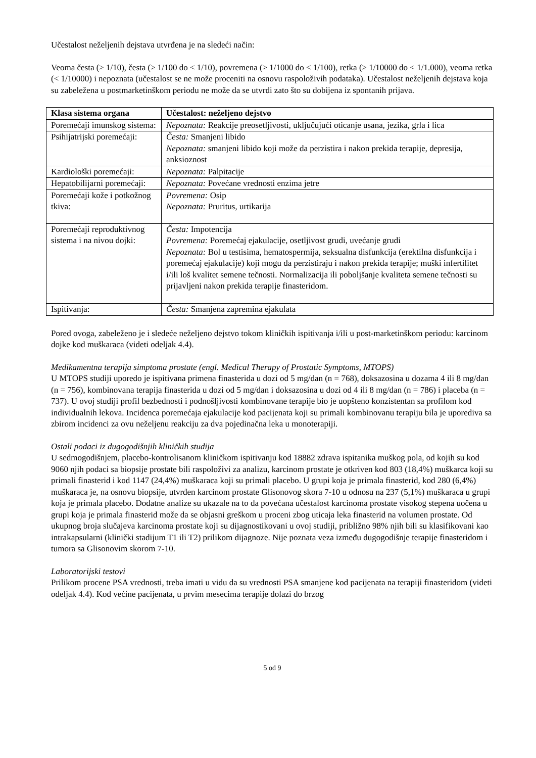Učestalost neželjenih dejstava utvrđena je na sledeći način:
Veoma česta (≥ 1/10), česta (≥ 1/100 do < 1/10), povremena (≥ 1/1000 do < 1/100), retka (≥ 1/10000 do < 1/1.000), veoma retka (< 1/10000) i nepoznata (učestalost se ne može proceniti na osnovu raspoloživih podataka). Učestalost neželjenih dejstava koja su zabeležena u postmarketinškom periodu ne može da se utvrdi zato što su dobijena iz spontanih prijava.
| Klasa sistema organa | Učestalost: neželjeno dejstvo |
| --- | --- |
| Poremećaji imunskog sistema: | Nepoznata: Reakcije preosetljivosti, uključujući oticanje usana, jezika, grla i lica |
| Psihijatrijski poremećaji: | Česta: Smanjeni libido Nepoznata: smanjeni libido koji može da perzistira i nakon prekida terapije, depresija, anksioznost |
| Kardiološki poremećaji: | Nepoznata: Palpitacije |
| Hepatobilijarni poremećaji: | Nepoznata: Povećane vrednosti enzima jetre |
| Poremećaji kože i potkožnog tkiva: | Povremena: Osip Nepoznata: Pruritus, urtikarija |
| Poremećaji reproduktivnog sistema i na nivou dojki: | Česta: Impotencija Povremena: Poremećaj ejakulacije, osetljivost grudi, uvećanje grudi Nepoznata: Bol u testisima, hematospermija, seksualna disfunkcija (erektilna disfunkcija i poremećaj ejakulacije) koji mogu da perzistiraju i nakon prekida terapije; muški infertilitet i/ili loš kvalitet semene tečnosti. Normalizacija ili poboljšanje kvaliteta semene tečnosti su prijavljeni nakon prekida terapije finasteridom. |
| Ispitivanja: | Česta: Smanjena zapremina ejakulata |
Pored ovoga, zabeleženo je i sledeće neželjeno dejstvo tokom kliničkih ispitivanja i/ili u post-marketinškom periodu: karcinom dojke kod muškaraca (videti odeljak 4.4).
Medikamentna terapija simptoma prostate (engl. Medical Therapy of Prostatic Symptoms, MTOPS)
U MTOPS studiji uporedo je ispitivana primena finasterida u dozi od 5 mg/dan (n = 768), doksazosina u dozama 4 ili 8 mg/dan (n = 756), kombinovana terapija finasterida u dozi od 5 mg/dan i doksazosina u dozi od 4 ili 8 mg/dan (n = 786) i placeba (n = 737). U ovoj studiji profil bezbednosti i podnošljivosti kombinovane terapije bio je uopšteno konzistentan sa profilom kod individualnih lekova. Incidenca poremećaja ejakulacije kod pacijenata koji su primali kombinovanu terapiju bila je uporediva sa zbirom incidenci za ovu neželjenu reakciju za dva pojedinačna leka u monoterapiji.
Ostali podaci iz dugogodišnjih kliničkih studija
U sedmogodišnjem, placebo-kontrolisanom kliničkom ispitivanju kod 18882 zdrava ispitanika muškog pola, od kojih su kod 9060 njih podaci sa biopsije prostate bili raspoloživi za analizu, karcinom prostate je otkriven kod 803 (18,4%) muškarca koji su primali finasterid i kod 1147 (24,4%) muškaraca koji su primali placebo. U grupi koja je primala finasterid, kod 280 (6,4%) muškaraca je, na osnovu biopsije, utvrđen karcinom prostate Glisonovog skora 7-10 u odnosu na 237 (5,1%) muškaraca u grupi koja je primala placebo. Dodatne analize su ukazale na to da povećana učestalost karcinoma prostate visokog stepena uočena u grupi koja je primala finasterid može da se objasni greškom u proceni zbog uticaja leka finasterid na volumen prostate. Od ukupnog broja slučajeva karcinoma prostate koji su dijagnostikovani u ovoj studiji, približno 98% njih bili su klasifikovani kao intrakapsularni (klinički stadijum T1 ili T2) prilikom dijagnoze. Nije poznata veza između dugogodišnje terapije finasteridom i tumora sa Glisonovim skorom 7-10.
Laboratorijski testovi
Prilikom procene PSA vrednosti, treba imati u vidu da su vrednosti PSA smanjene kod pacijenata na terapiji finasteridom (videti odeljak 4.4). Kod većine pacijenata, u prvim mesecima terapije dolazi do brzog
5 od 9